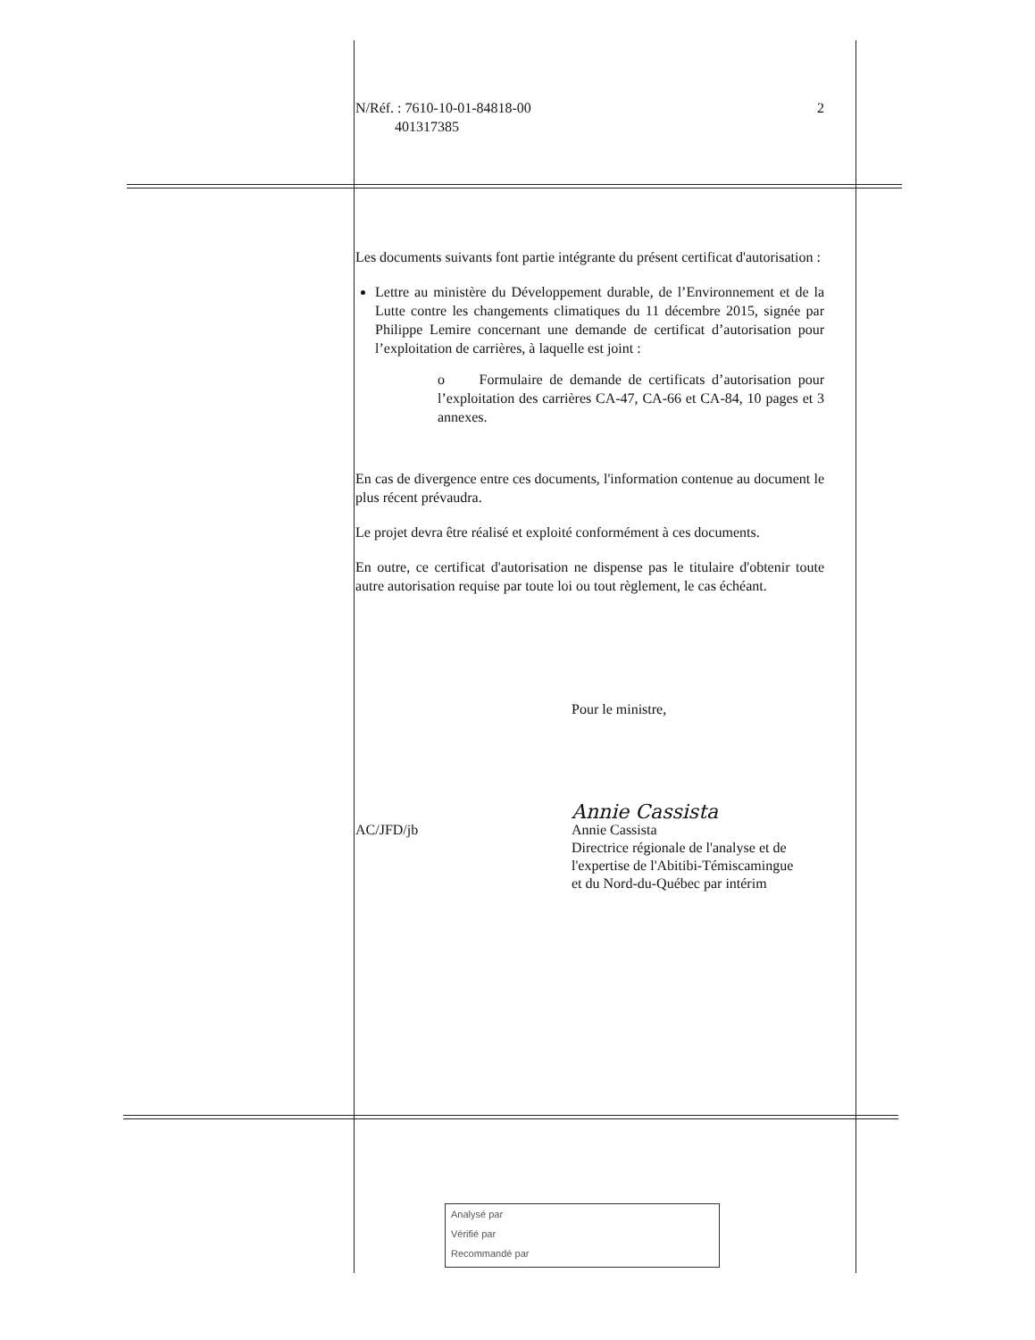N/Réf. : 7610-10-01-84818-00
401317385
2
Les documents suivants font partie intégrante du présent certificat d'autorisation :
Lettre au ministère du Développement durable, de l’Environnement et de la Lutte contre les changements climatiques du 11 décembre 2015, signée par Philippe Lemire concernant une demande de certificat d’autorisation pour l’exploitation de carrières, à laquelle est joint :
o Formulaire de demande de certificats d’autorisation pour l’exploitation des carrières CA-47, CA-66 et CA-84, 10 pages et 3 annexes.
En cas de divergence entre ces documents, l'information contenue au document le plus récent prévaudra.
Le projet devra être réalisé et exploité conformément à ces documents.
En outre, ce certificat d'autorisation ne dispense pas le titulaire d'obtenir toute autre autorisation requise par toute loi ou tout règlement, le cas échéant.
Pour le ministre,
Annie Cassista
AC/JFD/jb Annie Cassista
Directrice régionale de l'analyse et de
l'expertise de l'Abitibi-Témiscamingue
et du Nord-du-Québec par intérim
Analysé par
Vérifié par
Recommandé par